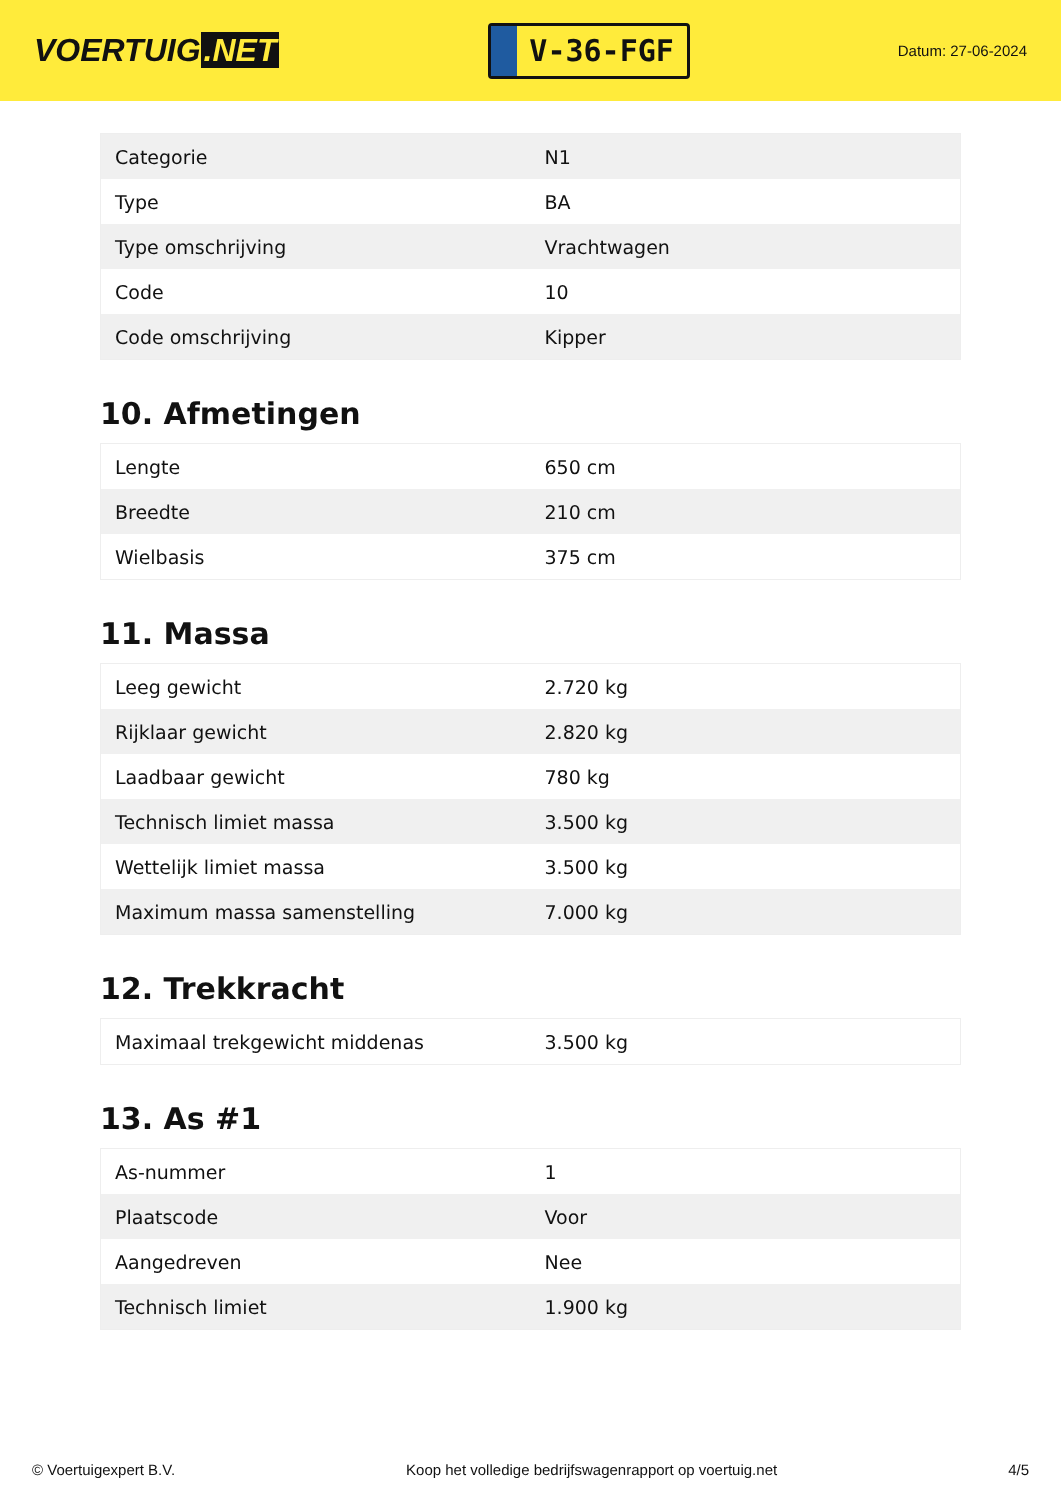VOERTUIG.NET
V-36-FGF
Datum: 27-06-2024
| Categorie | N1 |
| Type | BA |
| Type omschrijving | Vrachtwagen |
| Code | 10 |
| Code omschrijving | Kipper |
10. Afmetingen
| Lengte | 650 cm |
| Breedte | 210 cm |
| Wielbasis | 375 cm |
11. Massa
| Leeg gewicht | 2.720 kg |
| Rijklaar gewicht | 2.820 kg |
| Laadbaar gewicht | 780 kg |
| Technisch limiet massa | 3.500 kg |
| Wettelijk limiet massa | 3.500 kg |
| Maximum massa samenstelling | 7.000 kg |
12. Trekkracht
| Maximaal trekgewicht middenas | 3.500 kg |
13. As #1
| As-nummer | 1 |
| Plaatscode | Voor |
| Aangedreven | Nee |
| Technisch limiet | 1.900 kg |
© Voertuigexpert B.V. Koop het volledige bedrijfswagenrapport op voertuig.net 4/5